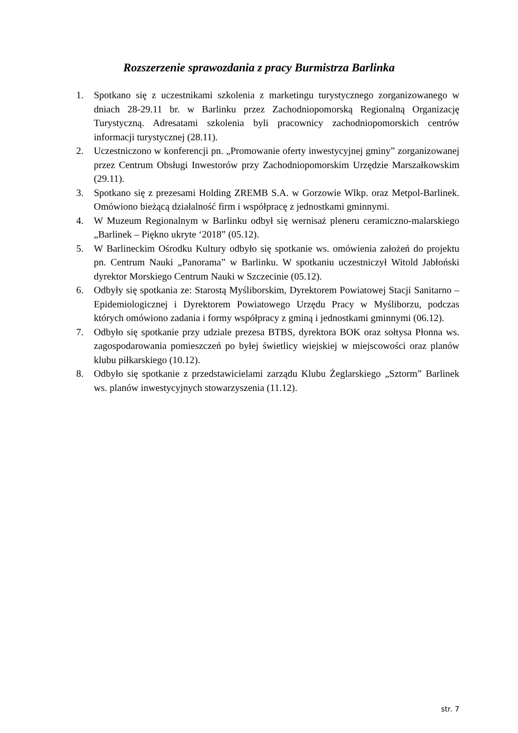Rozszerzenie sprawozdania z pracy Burmistrza Barlinka
1. Spotkano się z uczestnikami szkolenia z marketingu turystycznego zorganizowanego w dniach 28-29.11 br. w Barlinku przez Zachodniopomorską Regionalną Organizację Turystyczną. Adresatami szkolenia byli pracownicy zachodniopomorskich centrów informacji turystycznej (28.11).
2. Uczestniczono w konferencji pn. „Promowanie oferty inwestycyjnej gminy” zorganizowanej przez Centrum Obsługi Inwestorów przy Zachodniopomorskim Urzędzie Marszałkowskim (29.11).
3. Spotkano się z prezesami Holding ZREMB S.A. w Gorzowie Wlkp. oraz Metpol-Barlinek. Omówiono bieżącą działalność firm i współpracę z jednostkami gminnymi.
4. W Muzeum Regionalnym w Barlinku odbył się wernisaż pleneru ceramiczno-malarskiego „Barlinek – Piękno ukryte ‘2018” (05.12).
5. W Barlineckim Ośrodku Kultury odbyło się spotkanie ws. omówienia założeń do projektu pn. Centrum Nauki „Panorama” w Barlinku. W spotkaniu uczestniczył Witold Jabłoński dyrektor Morskiego Centrum Nauki w Szczecinie (05.12).
6. Odbyły się spotkania ze: Starostą Myśliborskim, Dyrektorem Powiatowej Stacji Sanitarno – Epidemiologicznej i Dyrektorem Powiatowego Urzędu Pracy w Myśliborzu, podczas których omówiono zadania i formy współpracy z gminą i jednostkami gminnymi (06.12).
7. Odbyło się spotkanie przy udziale prezesa BTBS, dyrektora BOK oraz sołtysa Płonna ws. zagospodarowania pomieszczeń po byłej świetlicy wiejskiej w miejscowości oraz planów klubu piłkarskiego (10.12).
8. Odbyło się spotkanie z przedstawicielami zarządu Klubu Żeglarskiego „Sztorm” Barlinek ws. planów inwestycyjnych stowarzyszenia (11.12).
str. 7